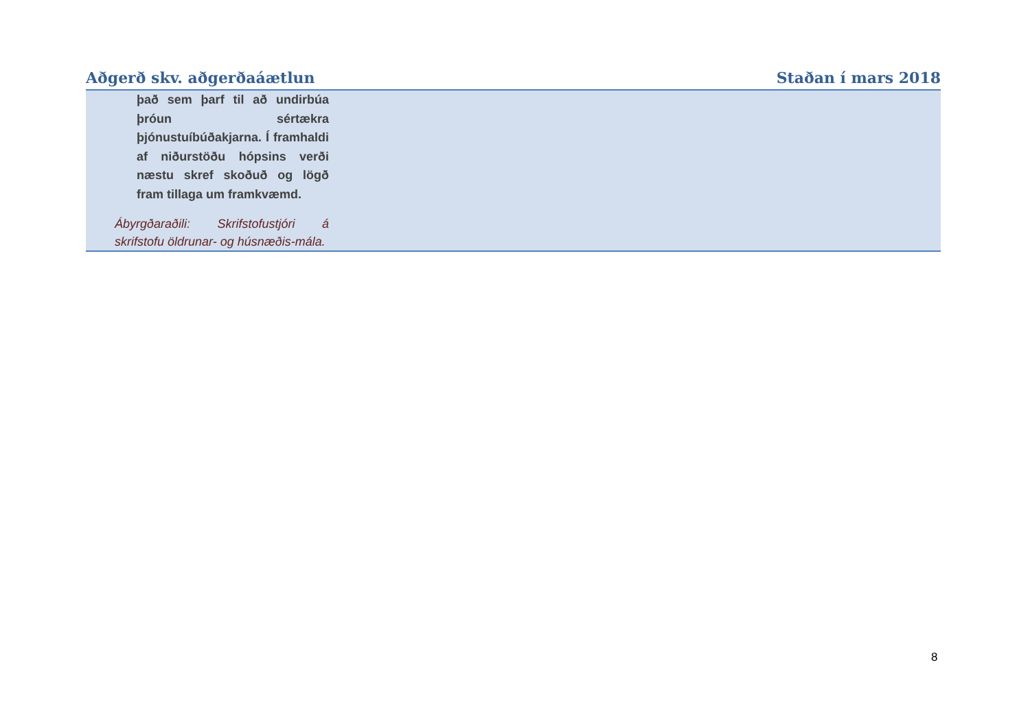| Aðgerð skv. aðgerðaáætlun | Staðan í mars 2018 |
| --- | --- |
| það sem þarf til að undirbúa þróun sértækra þjónustuíbúðakjarna. Í framhaldi af niðurstöðu hópsins verði næstu skref skoðuð og lögð fram tillaga um framkvæmd. Ábyrgðaraðili: Skrifstofustjóri á skrifstofu öldrunar- og húsnæðis-mála. | |
8